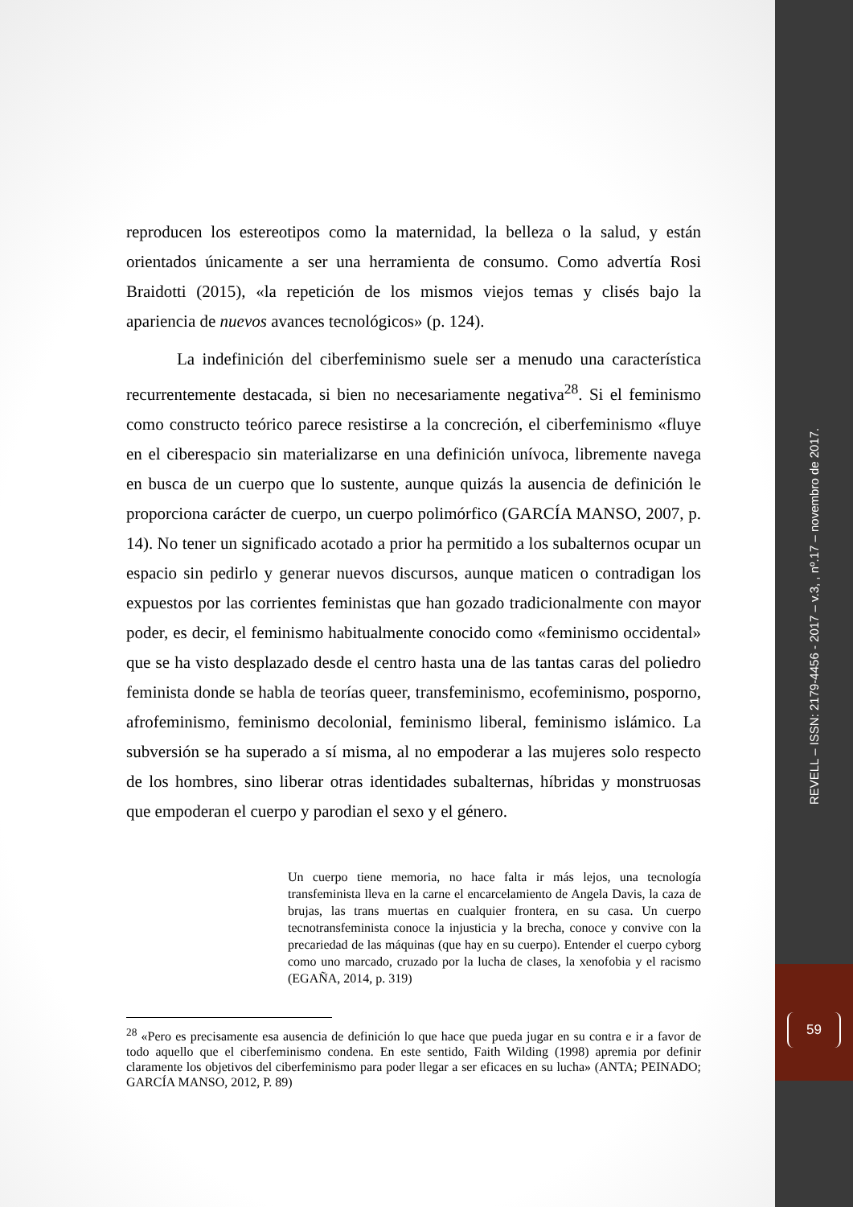reproducen los estereotipos como la maternidad, la belleza o la salud, y están orientados únicamente a ser una herramienta de consumo. Como advertía Rosi Braidotti (2015), «la repetición de los mismos viejos temas y clisés bajo la apariencia de nuevos avances tecnológicos» (p. 124).
La indefinición del ciberfeminismo suele ser a menudo una característica recurrentemente destacada, si bien no necesariamente negativa<sup>28</sup>. Si el feminismo como constructo teórico parece resistirse a la concreción, el ciberfeminismo «fluye en el ciberespacio sin materializarse en una definición unívoca, libremente navega en busca de un cuerpo que lo sustente, aunque quizás la ausencia de definición le proporciona carácter de cuerpo, un cuerpo polimórfico (GARCÍA MANSO, 2007, p. 14). No tener un significado acotado a prior ha permitido a los subalternos ocupar un espacio sin pedirlo y generar nuevos discursos, aunque maticen o contradigan los expuestos por las corrientes feministas que han gozado tradicionalmente con mayor poder, es decir, el feminismo habitualmente conocido como «feminismo occidental» que se ha visto desplazado desde el centro hasta una de las tantas caras del poliedro feminista donde se habla de teorías queer, transfeminismo, ecofeminismo, posporno, afrofeminismo, feminismo decolonial, feminismo liberal, feminismo islámico. La subversión se ha superado a sí misma, al no empoderar a las mujeres solo respecto de los hombres, sino liberar otras identidades subalternas, híbridas y monstruosas que empoderan el cuerpo y parodian el sexo y el género.
Un cuerpo tiene memoria, no hace falta ir más lejos, una tecnología transfeminista lleva en la carne el encarcelamiento de Angela Davis, la caza de brujas, las trans muertas en cualquier frontera, en su casa. Un cuerpo tecnotransfeminista conoce la injusticia y la brecha, conoce y convive con la precariedad de las máquinas (que hay en su cuerpo). Entender el cuerpo cyborg como uno marcado, cruzado por la lucha de clases, la xenofobia y el racismo (EGAÑA, 2014, p. 319)
<sup>28</sup> «Pero es precisamente esa ausencia de definición lo que hace que pueda jugar en su contra e ir a favor de todo aquello que el ciberfeminismo condena. En este sentido, Faith Wilding (1998) apremia por definir claramente los objetivos del ciberfeminismo para poder llegar a ser eficaces en su lucha» (ANTA; PEINADO; GARCÍA MANSO, 2012, P. 89)
REVELL – ISSN: 2179-4456 - 2017 – v.3, , nº.17 – novembro de 2017.
59